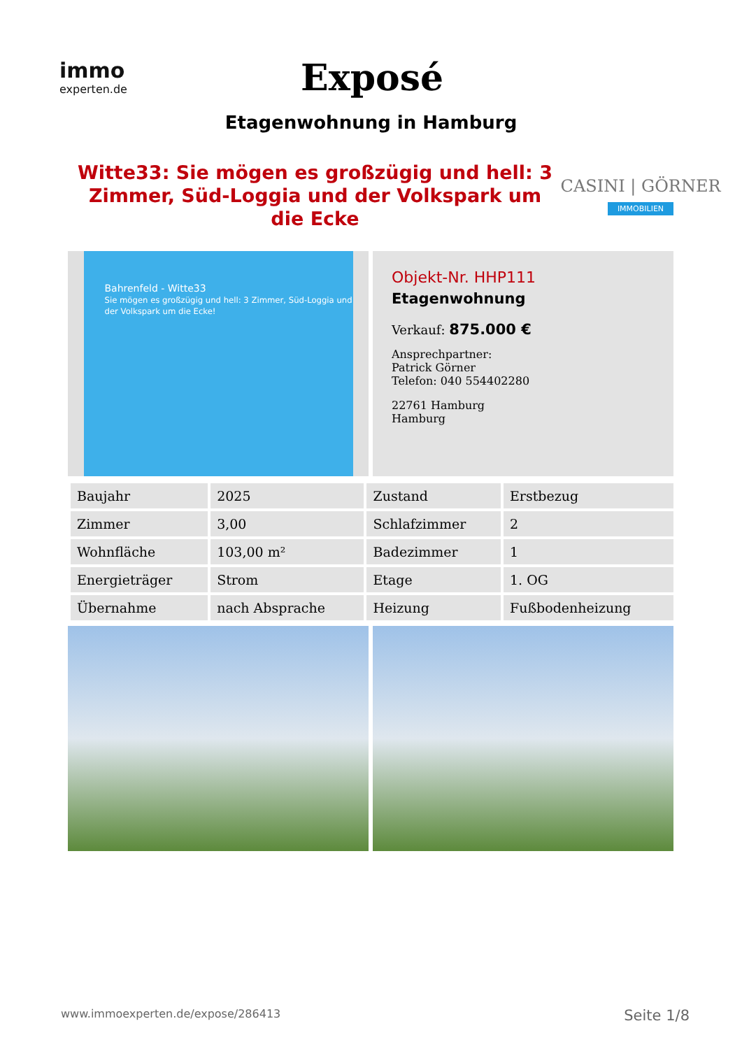immo
experten.de
Exposé
Etagenwohnung in Hamburg
Witte33: Sie mögen es großzügig und hell: 3 Zimmer, Süd-Loggia und der Volkspark um die Ecke
CASINI | GÖRNER
IMMOBILIEN
Bahrenfeld - Witte33
Sie mögen es großzügig und hell: 3 Zimmer, Süd-Loggia und der Volkspark um die Ecke!
Objekt-Nr. HHP111
Etagenwohnung
Verkauf: 875.000 €
Ansprechpartner:
Patrick Görner
Telefon: 040 554402280
22761 Hamburg
Hamburg
| Baujahr | 2025 | Zustand | Erstbezug |
| Zimmer | 3,00 | Schlafzimmer | 2 |
| Wohnfläche | 103,00 m² | Badezimmer | 1 |
| Energieträger | Strom | Etage | 1. OG |
| Übernahme | nach Absprache | Heizung | Fußbodenheizung |
www.immoexperten.de/expose/286413 Seite 1/8